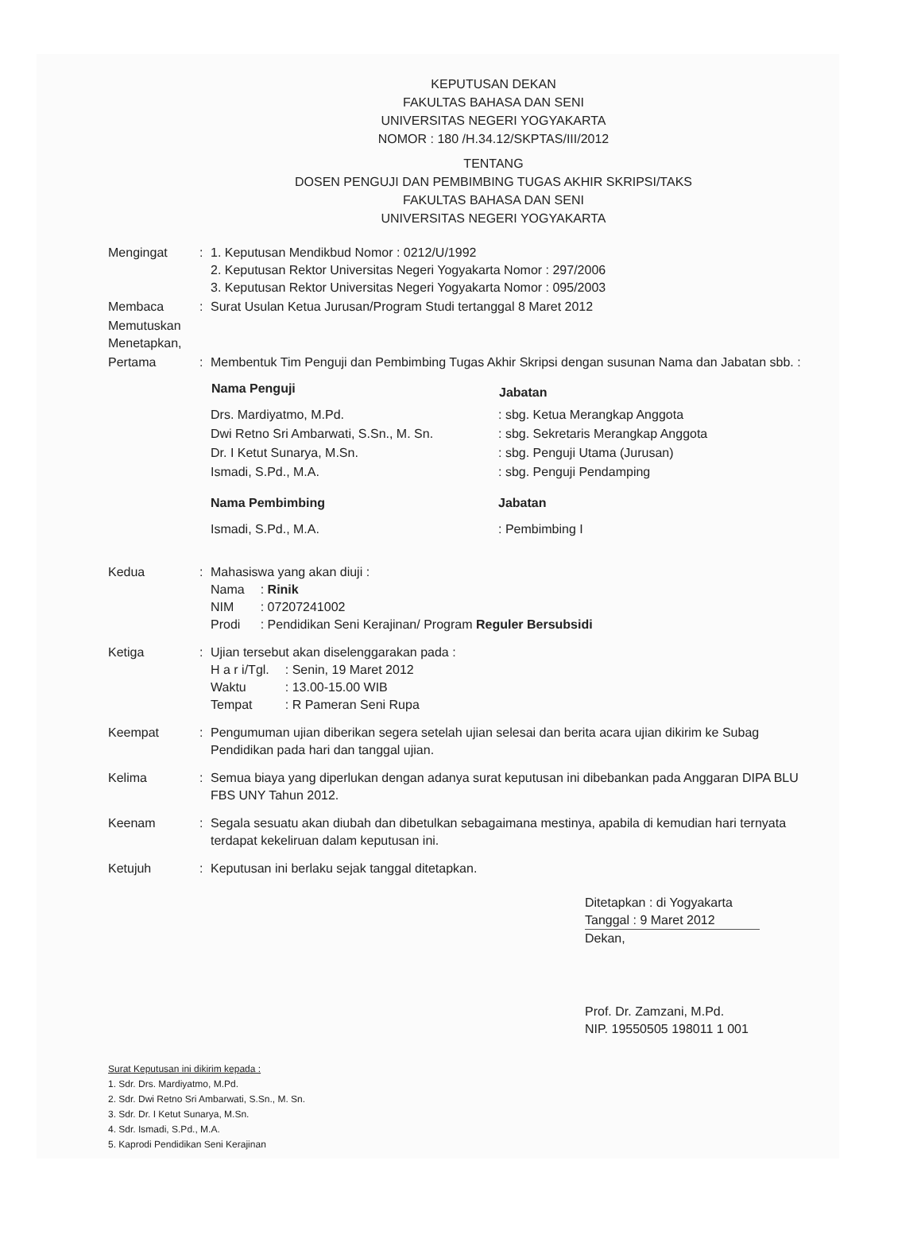KEPUTUSAN DEKAN
FAKULTAS BAHASA DAN SENI
UNIVERSITAS NEGERI YOGYAKARTA
NOMOR : 180 /H.34.12/SKPTAS/III/2012
TENTANG
DOSEN PENGUJI DAN PEMBIMBING TUGAS AKHIR SKRIPSI/TAKS
FAKULTAS BAHASA DAN SENI
UNIVERSITAS NEGERI YOGYAKARTA
| Mengingat | : | 1. Keputusan Mendikbud Nomor : 0212/U/1992 2. Keputusan Rektor Universitas Negeri Yogyakarta Nomor : 297/2006 3. Keputusan Rektor Universitas Negeri Yogyakarta Nomor : 095/2003 |
| Membaca | : | Surat Usulan Ketua Jurusan/Program Studi tertanggal 8 Maret 2012 |
| Memutuskan Menetapkan, | | |
| Pertama | : | Membentuk Tim Penguji dan Pembimbing Tugas Akhir Skripsi dengan susunan Nama dan Jabatan sbb. : / Nama Penguji / Jabatan / / --- / --- / / Drs. Mardiyatmo, M.Pd. / : sbg. Ketua Merangkap Anggota / / Dwi Retno Sri Ambarwati, S.Sn., M. Sn. / : sbg. Sekretaris Merangkap Anggota / / Dr. I Ketut Sunarya, M.Sn. / : sbg. Penguji Utama (Jurusan) / / Ismadi, S.Pd., M.A. / : sbg. Penguji Pendamping / / Nama Pembimbing / Jabatan / / Ismadi, S.Pd., M.A. / : Pembimbing I / |
| Kedua | : | Mahasiswa yang akan diuji : / Nama / : Rinik / / NIM / : 07207241002 / / Prodi / : Pendidikan Seni Kerajinan/ Program Reguler Bersubsidi / |
| Ketiga | : | Ujian tersebut akan diselenggarakan pada : / H a r i/Tgl. / : Senin, 19 Maret 2012 / / Waktu / : 13.00-15.00 WIB / / Tempat / : R Pameran Seni Rupa / |
| Keempat | : | Pengumuman ujian diberikan segera setelah ujian selesai dan berita acara ujian dikirim ke Subag Pendidikan pada hari dan tanggal ujian. |
| Kelima | : | Semua biaya yang diperlukan dengan adanya surat keputusan ini dibebankan pada Anggaran DIPA BLU FBS UNY Tahun 2012. |
| Keenam | : | Segala sesuatu akan diubah dan dibetulkan sebagaimana mestinya, apabila di kemudian hari ternyata terdapat kekeliruan dalam keputusan ini. |
| Ketujuh | : | Keputusan ini berlaku sejak tanggal ditetapkan. |
Ditetapkan : di Yogyakarta
Tanggal : 9 Maret 2012
Dekan,
Prof. Dr. Zamzani, M.Pd.
NIP. 19550505 198011 1 001
Surat Keputusan ini dikirim kepada :
1. Sdr. Drs. Mardiyatmo, M.Pd.
2. Sdr. Dwi Retno Sri Ambarwati, S.Sn., M. Sn.
3. Sdr. Dr. I Ketut Sunarya, M.Sn.
4. Sdr. Ismadi, S.Pd., M.A.
5. Kaprodi Pendidikan Seni Kerajinan